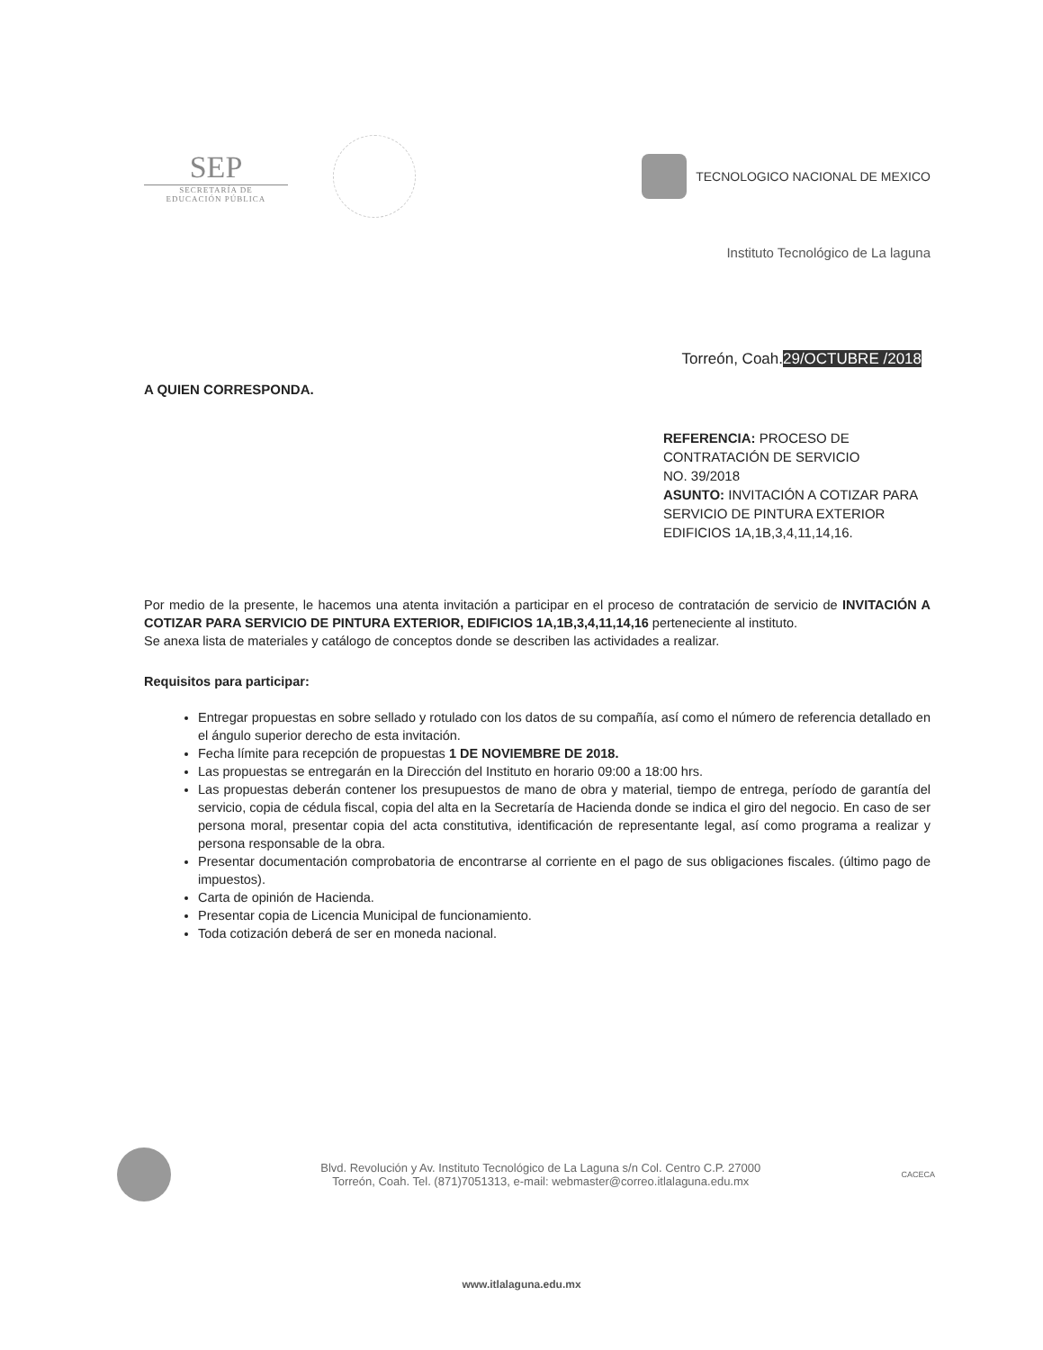SEP
SECRETARÍA DE
EDUCACIÓN PÚBLICA
TECNOLOGICO NACIONAL DE MEXICO
Instituto Tecnológico de La laguna
Torreón, Coah.29/OCTUBRE /2018
A QUIEN CORRESPONDA.
REFERENCIA: PROCESO DE
CONTRATACIÓN DE SERVICIO
NO. 39/2018
ASUNTO: INVITACIÓN A COTIZAR PARA
SERVICIO DE PINTURA EXTERIOR
EDIFICIOS 1A,1B,3,4,11,14,16.
Por medio de la presente, le hacemos una atenta invitación a participar en el proceso de contratación de servicio de INVITACIÓN A COTIZAR PARA SERVICIO DE PINTURA EXTERIOR, EDIFICIOS 1A,1B,3,4,11,14,16 perteneciente al instituto.
Se anexa lista de materiales y catálogo de conceptos donde se describen las actividades a realizar.
Requisitos para participar:
Entregar propuestas en sobre sellado y rotulado con los datos de su compañía, así como el número de referencia detallado en el ángulo superior derecho de esta invitación.
Fecha límite para recepción de propuestas 1 DE NOVIEMBRE DE 2018.
Las propuestas se entregarán en la Dirección del Instituto en horario 09:00 a 18:00 hrs.
Las propuestas deberán contener los presupuestos de mano de obra y material, tiempo de entrega, período de garantía del servicio, copia de cédula fiscal, copia del alta en la Secretaría de Hacienda donde se indica el giro del negocio. En caso de ser persona moral, presentar copia del acta constitutiva, identificación de representante legal, así como programa a realizar y persona responsable de la obra.
Presentar documentación comprobatoria de encontrarse al corriente en el pago de sus obligaciones fiscales. (último pago de impuestos).
Carta de opinión de Hacienda.
Presentar copia de Licencia Municipal de funcionamiento.
Toda cotización deberá de ser en moneda nacional.
Blvd. Revolución y Av. Instituto Tecnológico de La Laguna s/n Col. Centro C.P. 27000
Torreón, Coah. Tel. (871)7051313, e-mail: webmaster@correo.itlalaguna.edu.mx
CACECA
www.itlalaguna.edu.mx